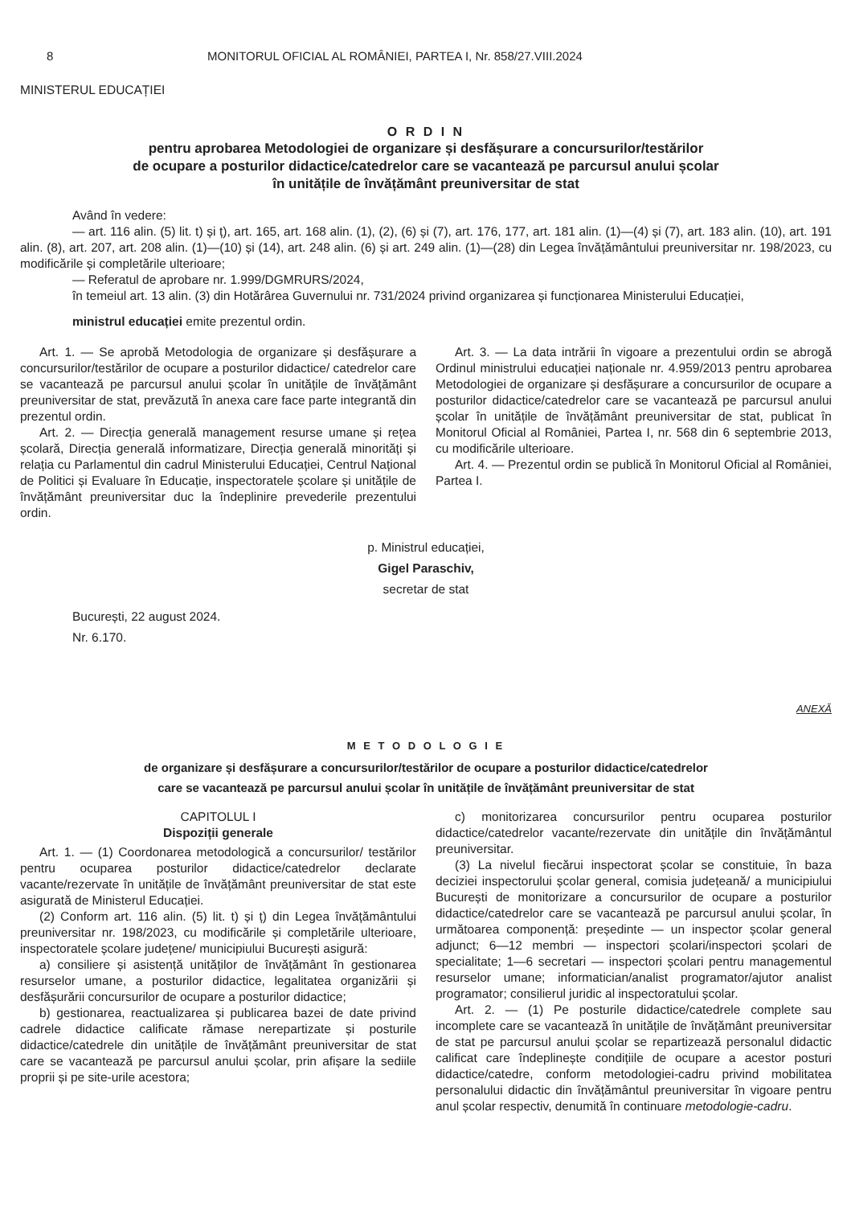8 MONITORUL OFICIAL AL ROMÂNIEI, PARTEA I, Nr. 858/27.VIII.2024
MINISTERUL EDUCAȚIEI
O R D I N
pentru aprobarea Metodologiei de organizare și desfășurare a concursurilor/testărilor
de ocupare a posturilor didactice/catedrelor care se vacantează pe parcursul anului școlar
în unitățile de învățământ preuniversitar de stat
Având în vedere:
— art. 116 alin. (5) lit. t) și ț), art. 165, art. 168 alin. (1), (2), (6) și (7), art. 176, 177, art. 181 alin. (1)—(4) și (7), art. 183 alin. (10), art. 191 alin. (8), art. 207, art. 208 alin. (1)—(10) și (14), art. 248 alin. (6) și art. 249 alin. (1)—(28) din Legea învățământului preuniversitar nr. 198/2023, cu modificările și completările ulterioare;
— Referatul de aprobare nr. 1.999/DGMRURS/2024,
în temeiul art. 13 alin. (3) din Hotărârea Guvernului nr. 731/2024 privind organizarea și funcționarea Ministerului Educației,
ministrul educației emite prezentul ordin.
Art. 1. — Se aprobă Metodologia de organizare și desfășurare a concursurilor/testărilor de ocupare a posturilor didactice/ catedrelor care se vacantează pe parcursul anului școlar în unitățile de învățământ preuniversitar de stat, prevăzută în anexa care face parte integrantă din prezentul ordin.
Art. 2. — Direcția generală management resurse umane și rețea școlară, Direcția generală informatizare, Direcția generală minorități și relația cu Parlamentul din cadrul Ministerului Educației, Centrul Național de Politici și Evaluare în Educație, inspectoratele școlare și unitățile de învățământ preuniversitar duc la îndeplinire prevederile prezentului ordin.
Art. 3. — La data intrării în vigoare a prezentului ordin se abrogă Ordinul ministrului educației naționale nr. 4.959/2013 pentru aprobarea Metodologiei de organizare și desfășurare a concursurilor de ocupare a posturilor didactice/catedrelor care se vacantează pe parcursul anului școlar în unitățile de învățământ preuniversitar de stat, publicat în Monitorul Oficial al României, Partea I, nr. 568 din 6 septembrie 2013, cu modificările ulterioare.
Art. 4. — Prezentul ordin se publică în Monitorul Oficial al României, Partea I.
p. Ministrul educației,
Gigel Paraschiv,
secretar de stat
București, 22 august 2024.
Nr. 6.170.
ANEXĂ
M E T O D O L O G I E
de organizare și desfășurare a concursurilor/testărilor de ocupare a posturilor didactice/catedrelor
care se vacantează pe parcursul anului școlar în unitățile de învățământ preuniversitar de stat
CAPITOLUL I
Dispoziții generale
Art. 1. — (1) Coordonarea metodologică a concursurilor/ testărilor pentru ocuparea posturilor didactice/catedrelor declarate vacante/rezervate în unitățile de învățământ preuniversitar de stat este asigurată de Ministerul Educației.
(2) Conform art. 116 alin. (5) lit. t) și ț) din Legea învățământului preuniversitar nr. 198/2023, cu modificările și completările ulterioare, inspectoratele școlare județene/ municipiului București asigură:
a) consiliere și asistență unităților de învățământ în gestionarea resurselor umane, a posturilor didactice, legalitatea organizării și desfășurării concursurilor de ocupare a posturilor didactice;
b) gestionarea, reactualizarea și publicarea bazei de date privind cadrele didactice calificate rămase nerepartizate și posturile didactice/catedrele din unitățile de învățământ preuniversitar de stat care se vacantează pe parcursul anului școlar, prin afișare la sediile proprii și pe site-urile acestora;
c) monitorizarea concursurilor pentru ocuparea posturilor didactice/catedrelor vacante/rezervate din unitățile din învățământul preuniversitar.
(3) La nivelul fiecărui inspectorat școlar se constituie, în baza deciziei inspectorului școlar general, comisia județeană/ a municipiului București de monitorizare a concursurilor de ocupare a posturilor didactice/catedrelor care se vacantează pe parcursul anului școlar, în următoarea componență: președinte — un inspector școlar general adjunct; 6—12 membri — inspectori școlari/inspectori școlari de specialitate; 1—6 secretari — inspectori școlari pentru managementul resurselor umane; informatician/analist programator/ajutor analist programator; consilierul juridic al inspectoratului școlar.
Art. 2. — (1) Pe posturile didactice/catedrele complete sau incomplete care se vacantează în unitățile de învățământ preuniversitar de stat pe parcursul anului școlar se repartizează personalul didactic calificat care îndeplinește condițiile de ocupare a acestor posturi didactice/catedre, conform metodologiei-cadru privind mobilitatea personalului didactic din învățământul preuniversitar în vigoare pentru anul școlar respectiv, denumită în continuare metodologie-cadru.